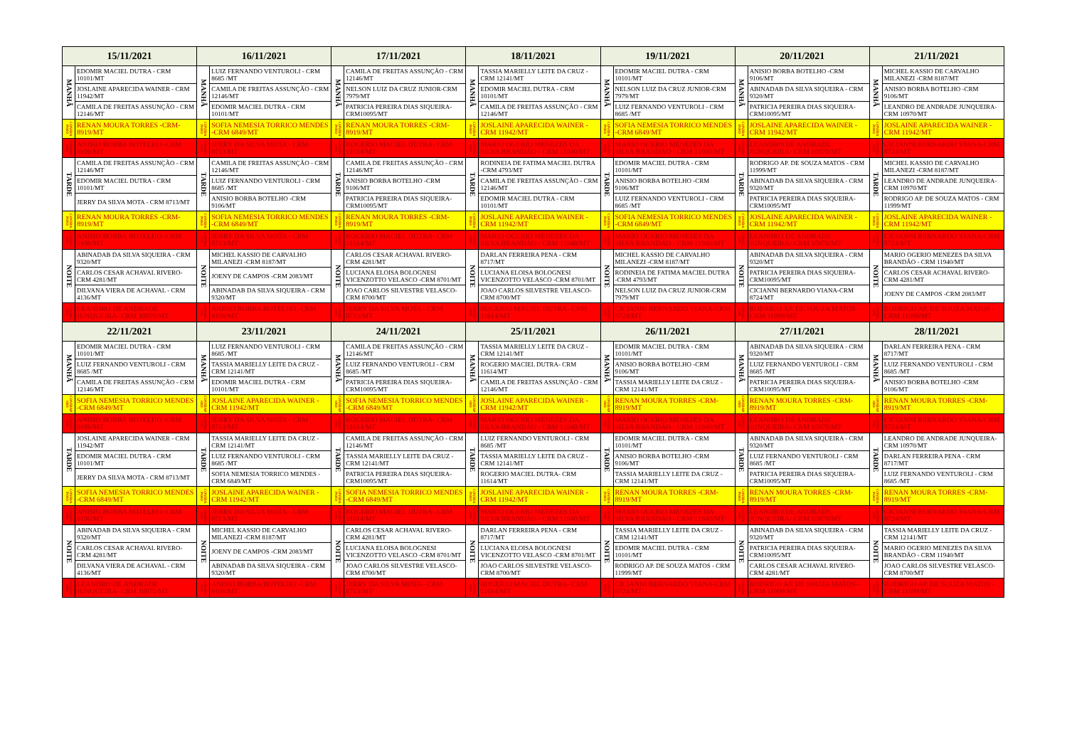| 15/11/2021 | | 16/11/2021 | | 17/11/2021 | | 18/11/2021 | | 19/11/2021 | | 20/11/2021 | | 21/11/2021 | |
| --- | --- | --- | --- | --- | --- | --- | --- | --- | --- | --- | --- | --- | --- |
| MANHÃ | EDOMIR MACIEL DUTRA - CRM 10101/MT | MANHÃ | LUIZ FERNANDO VENTUROLI - CRM 8685 /MT | MANHÃ | CAMILA DE FREITAS ASSUNÇÃO - CRM 12146/MT | MANHÃ | TASSIA MARIELLY LEITE DA CRUZ -CRM 12141/MT | MANHÃ | EDOMIR MACIEL DUTRA - CRM 10101/MT | MANHÃ | ANISIO BORBA BOTELHO -CRM 9106/MT | MANHÃ | MICHEL KASSIO DE CARVALHO MILANEZI -CRM 8187/MT |
| | JOSLAINE APARECIDA WAINER - CRM 11942/MT | | CAMILA DE FREITAS ASSUNÇÃO - CRM 12146/MT | | NELSON LUIZ DA CRUZ JUNIOR-CRM 7979/MT | | EDOMIR MACIEL DUTRA - CRM 10101/MT | | NELSON LUIZ DA CRUZ JUNIOR-CRM 7979/MT | | ABINADAB DA SILVA SIQUEIRA - CRM 9320/MT | | ANISIO BORBA BOTELHO -CRM 9106/MT |
| | CAMILA DE FREITAS ASSUNÇÃO - CRM 12146/MT | | EDOMIR MACIEL DUTRA - CRM 10101/MT | | PATRICIA PEREIRA DIAS SIQUEIRA-CRM10095/MT | | CAMILA DE FREITAS ASSUNÇÃO - CRM 12146/MT | | LUIZ FERNANDO VENTUROLI - CRM 8685 /MT | | PATRICIA PEREIRA DIAS SIQUEIRA-CRM10095/MT | | LEANDRO DE ANDRADE JUNQUEIRA-CRM 10970/MT |
| COVIDA POIO | RENAN MOURA TORRES -CRM-8919/MT | COVIDA POIO | SOFIA NEMESIA TORRICO MENDES -CRM 6849/MT | COVIDA POIO | RENAN MOURA TORRES -CRM-8919/MT | COVIDA POIO | JOSLAINE APARECIDA WAINER - CRM 11942/MT | COVIDA POIO | SOFIA NEMESIA TORRICO MENDES -CRM 6849/MT | COVIDA POIO | JOSLAINE APARECIDA WAINER - CRM 11942/MT | COVIDA POIO | JOSLAINE APARECIDA WAINER - CRM 11942/MT |
| COVIDC ONS | ANISIO BORBA BOTELHO -CRM 9106/MT | COVIDC ONS | JERRY DA SILVA MOTA - CRM 8713/MT | COVIDC ONS | ROGERIO MACIEL DUTRA- CRM 11614/MT | COVIDC ONS | MARIO OGERIO MENEZES DA SILVA BRANDÃO - CRM 11940/MT | COVIDC ONS | MARIO OGERIO MENEZES DA SILVA BRANDÃO - CRM 11940/MT | COVIDC ONS | LEANDRO DE ANDRADE JUNQUEIRA- CRM 10970/MT | COVIDC ONS | CICIANNI BERNARDO VIANA-CRM 8724/MT |
| TARDE | CAMILA DE FREITAS ASSUNÇÃO - CRM 12146/MT | TARDE | CAMILA DE FREITAS ASSUNÇÃO - CRM 12146/MT | TARDE | CAMILA DE FREITAS ASSUNÇÃO - CRM 12146/MT | TARDE | RODINEIA DE FATIMA MACIEL DUTRA -CRM 4793/MT | TARDE | EDOMIR MACIEL DUTRA - CRM 10101/MT | TARDE | RODRIGO AP. DE SOUZA MATOS - CRM 11999/MT | TARDE | MICHEL KASSIO DE CARVALHO MILANEZI -CRM 8187/MT |
| | EDOMIR MACIEL DUTRA - CRM 10101/MT | | LUIZ FERNANDO VENTUROLI - CRM 8685 /MT | | ANISIO BORBA BOTELHO -CRM 9106/MT | | CAMILA DE FREITAS ASSUNÇÃO - CRM 12146/MT | | ANISIO BORBA BOTELHO -CRM 9106/MT | | ABINADAB DA SILVA SIQUEIRA - CRM 9320/MT | | LEANDRO DE ANDRADE JUNQUEIRA-CRM 10970/MT |
| | JERRY DA SILVA MOTA - CRM 8713/MT | | ANISIO BORBA BOTELHO -CRM 9106/MT | | PATRICIA PEREIRA DIAS SIQUEIRA-CRM10095/MT | | EDOMIR MACIEL DUTRA - CRM 10101/MT | | LUIZ FERNANDO VENTUROLI - CRM 8685 /MT | | PATRICIA PEREIRA DIAS SIQUEIRA-CRM10095/MT | | RODRIGO AP. DE SOUZA MATOS - CRM 11999/MT |
| COVIDA POIO | RENAN MOURA TORRES -CRM-8919/MT | COVIDA POIO | SOFIA NEMESIA TORRICO MENDES -CRM 6849/MT | COVIDA POIO | RENAN MOURA TORRES -CRM-8919/MT | COVIDA POIO | JOSLAINE APARECIDA WAINER - CRM 11942/MT | COVIDA POIO | SOFIA NEMESIA TORRICO MENDES -CRM 6849/MT | COVIDA POIO | JOSLAINE APARECIDA WAINER - CRM 11942/MT | COVIDA POIO | JOSLAINE APARECIDA WAINER - CRM 11942/MT |
| COVIDC ONS | ANISIO BORBA BOTELHO -CRM 9106/MT | COVIDC ONS | JERRY DA SILVA MOTA - CRM 8713/MT | COVIDC ONS | ROGERIO MACIEL DUTRA- CRM 11614/MT | COVIDC ONS | MARIO OGERIO MENEZES DA SILVA BRANDÃO - CRM 11940/MT | COVIDC ONS | MARIO OGERIO MENEZES DA SILVA BRANDÃO - CRM 11940/MT | COVIDC ONS | LEANDRO DE ANDRADE JUNQUEIRA- CRM 10970/MT | COVIDC ONS | CICIANNI BERNARDO VIANA-CRM 8724/MT |
| NOITE | ABINADAB DA SILVA SIQUEIRA - CRM 9320/MT | NOITE | MICHEL KASSIO DE CARVALHO MILANEZI -CRM 8187/MT | NOITE | CARLOS CESAR ACHAVAL RIVERO-CRM 4281/MT | NOITE | DARLAN FERREIRA PENA - CRM 8717/MT | NOITE | MICHEL KASSIO DE CARVALHO MILANEZI -CRM 8187/MT | NOITE | ABINADAB DA SILVA SIQUEIRA - CRM 9320/MT | NOITE | MARIO OGERIO MENEZES DA SILVA BRANDÃO - CRM 11940/MT |
| | CARLOS CESAR ACHAVAL RIVERO-CRM 4281/MT | | JOENY DE CAMPOS -CRM 2083/MT | | LUCIANA ELOISA BOLOGNESI VICENZOTTO VELASCO -CRM 8701/MT | | LUCIANA ELOISA BOLOGNESI VICENZOTTO VELASCO -CRM 8701/MT | | RODINEIA DE FATIMA MACIEL DUTRA -CRM 4793/MT | | PATRICIA PEREIRA DIAS SIQUEIRA-CRM10095/MT | | CARLOS CESAR ACHAVAL RIVERO-CRM 4281/MT |
| | DILVANA VIERA DE ACHAVAL - CRM 4136/MT | | ABINADAB DA SILVA SIQUEIRA - CRM 9320/MT | | JOAO CARLOS SILVESTRE VELASCO-CRM 8700/MT | | JOAO CARLOS SILVESTRE VELASCO-CRM 8700/MT | | NELSON LUIZ DA CRUZ JUNIOR-CRM 7979/MT | | CICIANNI BERNARDO VIANA-CRM 8724/MT | | JOENY DE CAMPOS -CRM 2083/MT |
| COVIDC ONS | LEANDRO DE ANDRADE JUNQUEIRA- CRM 10970/MT | COVIDC ONS | ANISIO BORBA BOTELHO -CRM 9106/MT | COVIDC ONS | JERRY DA SILVA MOTA - CRM 8713/MT | COVIDC ONS | ROGERIO MACIEL DUTRA- CRM 11614/MT | COVIDC ONS | CICIANNI BERNARDO VIANA-CRM 8724/MT | COVIDC ONS | RODRIGO AP. DE SOUZA MATOS - CRM 11999/MT | COVIDC ONS | RODRIGO AP. DE SOUZA MATOS - CRM 11999/MT |
| 22/11/2021 | | 23/11/2021 | | 24/11/2021 | | 25/11/2021 | | 26/11/2021 | | 27/11/2021 | | 28/11/2021 | |
| MANHÃ | EDOMIR MACIEL DUTRA - CRM 10101/MT | MANHÃ | LUIZ FERNANDO VENTUROLI - CRM 8685 /MT | MANHÃ | CAMILA DE FREITAS ASSUNÇÃO - CRM 12146/MT | MANHÃ | TASSIA MARIELLY LEITE DA CRUZ -CRM 12141/MT | MANHÃ | EDOMIR MACIEL DUTRA - CRM 10101/MT | MANHÃ | ABINADAB DA SILVA SIQUEIRA - CRM 9320/MT | MANHÃ | DARLAN FERREIRA PENA - CRM 8717/MT |
| | LUIZ FERNANDO VENTUROLI - CRM 8685 /MT | | TASSIA MARIELLY LEITE DA CRUZ -CRM 12141/MT | | LUIZ FERNANDO VENTUROLI - CRM 8685 /MT | | ROGERIO MACIEL DUTRA- CRM 11614/MT | | ANISIO BORBA BOTELHO -CRM 9106/MT | | LUIZ FERNANDO VENTUROLI - CRM 8685 /MT | | LUIZ FERNANDO VENTUROLI - CRM 8685 /MT |
| | CAMILA DE FREITAS ASSUNÇÃO - CRM 12146/MT | | EDOMIR MACIEL DUTRA - CRM 10101/MT | | PATRICIA PEREIRA DIAS SIQUEIRA-CRM10095/MT | | CAMILA DE FREITAS ASSUNÇÃO - CRM 12146/MT | | TASSIA MARIELLY LEITE DA CRUZ -CRM 12141/MT | | PATRICIA PEREIRA DIAS SIQUEIRA-CRM10095/MT | | ANISIO BORBA BOTELHO -CRM 9106/MT |
| COVIDAP OIO | SOFIA NEMESIA TORRICO MENDES -CRM 6849/MT | COVIDAP OIO | JOSLAINE APARECIDA WAINER - CRM 11942/MT | COVIDAP OIO | SOFIA NEMESIA TORRICO MENDES -CRM 6849/MT | COVIDAP OIO | JOSLAINE APARECIDA WAINER - CRM 11942/MT | COVIDAP OIO | RENAN MOURA TORRES -CRM-8919/MT | COVIDAP OIO | RENAN MOURA TORRES -CRM-8919/MT | COVIDAP OIO | RENAN MOURA TORRES -CRM-8919/MT |
| COVIDC ONS | ANISIO BORBA BOTELHO -CRM 9106/MT | COVIDC ONS | JERRY DA SILVA MOTA - CRM 8713/MT | COVIDC ONS | ROGERIO MACIEL DUTRA- CRM 11614/MT | COVIDC ONS | MARIO OGERIO MENEZES DA SILVA BRANDÃO - CRM 11940/MT | COVIDC ONS | MARIO OGERIO MENEZES DA SILVA BRANDÃO - CRM 11940/MT | COVIDC ONS | LEANDRO DE ANDRADE JUNQUEIRA- CRM 10970/MT | COVIDC ONS | CICIANNI BERNARDO VIANA-CRM 8724/MT |
| TARDE | JOSLAINE APARECIDA WAINER - CRM 11942/MT | TARDE | TASSIA MARIELLY LEITE DA CRUZ -CRM 12141/MT | TARDE | CAMILA DE FREITAS ASSUNÇÃO - CRM 12146/MT | TARDE | LUIZ FERNANDO VENTUROLI - CRM 8685 /MT | TARDE | EDOMIR MACIEL DUTRA - CRM 10101/MT | TARDE | ABINADAB DA SILVA SIQUEIRA - CRM 9320/MT | TARDE | LEANDRO DE ANDRADE JUNQUEIRA-CRM 10970/MT |
| | EDOMIR MACIEL DUTRA - CRM 10101/MT | | LUIZ FERNANDO VENTUROLI - CRM 8685 /MT | | TASSIA MARIELLY LEITE DA CRUZ -CRM 12141/MT | | TASSIA MARIELLY LEITE DA CRUZ -CRM 12141/MT | | ANISIO BORBA BOTELHO -CRM 9106/MT | | LUIZ FERNANDO VENTUROLI - CRM 8685 /MT | | DARLAN FERREIRA PENA - CRM 8717/MT |
| | JERRY DA SILVA MOTA - CRM 8713/MT | | SOFIA NEMESIA TORRICO MENDES -CRM 6849/MT | | PATRICIA PEREIRA DIAS SIQUEIRA-CRM10095/MT | | ROGERIO MACIEL DUTRA- CRM 11614/MT | | TASSIA MARIELLY LEITE DA CRUZ -CRM 12141/MT | | PATRICIA PEREIRA DIAS SIQUEIRA-CRM10095/MT | | LUIZ FERNANDO VENTUROLI - CRM 8685 /MT |
| COVIDA POIO | SOFIA NEMESIA TORRICO MENDES -CRM 6849/MT | COVIDA POIO | JOSLAINE APARECIDA WAINER - CRM 11942/MT | COVIDA POIO | SOFIA NEMESIA TORRICO MENDES -CRM 6849/MT | COVIDA POIO | JOSLAINE APARECIDA WAINER - CRM 11942/MT | COVIDA POIO | RENAN MOURA TORRES -CRM-8919/MT | COVIDA POIO | RENAN MOURA TORRES -CRM-8919/MT | COVIDA POIO | RENAN MOURA TORRES -CRM-8919/MT |
| COVIDC ONS | ANISIO BORBA BOTELHO -CRM 9106/MT | COVIDC ONS | JERRY DA SILVA MOTA - CRM 8713/MT | COVIDC ONS | ROGERIO MACIEL DUTRA- CRM 11614/MT | COVIDC ONS | MARIO OGERIO MENEZES DA SILVA BRANDÃO - CRM 11940/MT | COVIDC ONS | MARIO OGERIO MENEZES DA SILVA BRANDÃO - CRM 11940/MT | COVIDC ONS | LEANDRO DE ANDRADE JUNQUEIRA- CRM 10970/MT | COVIDC ONS | CICIANNI BERNARDO VIANA-CRM 8724/MT |
| NOITE | ABINADAB DA SILVA SIQUEIRA - CRM 9320/MT | NOITE | MICHEL KASSIO DE CARVALHO MILANEZI -CRM 8187/MT | NOITE | CARLOS CESAR ACHAVAL RIVERO-CRM 4281/MT | NOITE | DARLAN FERREIRA PENA - CRM 8717/MT | NOITE | TASSIA MARIELLY LEITE DA CRUZ -CRM 12141/MT | NOITE | ABINADAB DA SILVA SIQUEIRA - CRM 9320/MT | NOITE | TASSIA MARIELLY LEITE DA CRUZ - CRM 12141/MT |
| | CARLOS CESAR ACHAVAL RIVERO-CRM 4281/MT | | JOENY DE CAMPOS -CRM 2083/MT | | LUCIANA ELOISA BOLOGNESI VICENZOTTO VELASCO -CRM 8701/MT | | LUCIANA ELOISA BOLOGNESI VICENZOTTO VELASCO -CRM 8701/MT | | EDOMIR MACIEL DUTRA - CRM 10101/MT | | PATRICIA PEREIRA DIAS SIQUEIRA-CRM10095/MT | | MARIO OGERIO MENEZES DA SILVA BRANDÃO - CRM 11940/MT |
| | DILVANA VIERA DE ACHAVAL - CRM 4136/MT | | ABINADAB DA SILVA SIQUEIRA - CRM 9320/MT | | JOAO CARLOS SILVESTRE VELASCO-CRM 8700/MT | | JOAO CARLOS SILVESTRE VELASCO-CRM 8700/MT | | RODRIGO AP. DE SOUZA MATOS - CRM 11999/MT | | CARLOS CESAR ACHAVAL RIVERO-CRM 4281/MT | | JOAO CARLOS SILVESTRE VELASCO-CRM 8700/MT |
| COVIDC ONS | LEANDRO DE ANDRADE JUNQUEIRA- CRM 10970/MT | COVIDC ONS | ANISIO BORBA BOTELHO -CRM 9106/MT | COVIDC ONS | JERRY DA SILVA MOTA - CRM 8713/MT | COVIDC ONS | ROGERIO MACIEL DUTRA- CRM 11614/MT | COVIDC ONS | CICIANNI BERNARDO VIANA-CRM 8724/MT | COVIDC ONS | RODRIGO AP. DE SOUZA MATOS - CRM 11999/MT | COVIDC ONS | RODRIGO AP. DE SOUZA MATOS - CRM 11999/MT |